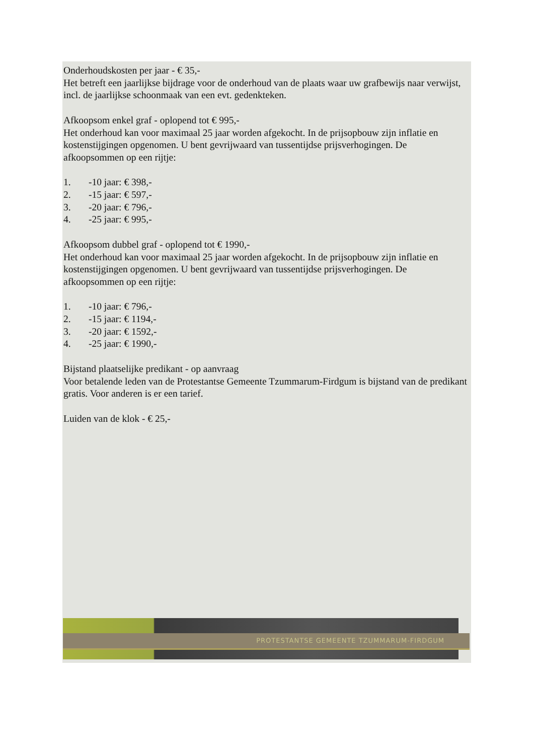Onderhoudskosten per jaar - € 35,-
Het betreft een jaarlijkse bijdrage voor de onderhoud van de plaats waar uw grafbewijs naar verwijst, incl. de jaarlijkse schoonmaak van een evt. gedenkteken.
Afkoopsom enkel graf - oplopend tot € 995,-
Het onderhoud kan voor maximaal 25 jaar worden afgekocht. In de prijsopbouw zijn inflatie en kostenstijgingen opgenomen. U bent gevrijwaard van tussentijdse prijsverhogingen. De afkoopsommen op een rijtje:
1. -10 jaar: € 398,-
2. -15 jaar: € 597,-
3. -20 jaar: € 796,-
4. -25 jaar: € 995,-
Afkoopsom dubbel graf - oplopend tot € 1990,-
Het onderhoud kan voor maximaal 25 jaar worden afgekocht. In de prijsopbouw zijn inflatie en kostenstijgingen opgenomen. U bent gevrijwaard van tussentijdse prijsverhogingen. De afkoopsommen op een rijtje:
1. -10 jaar: € 796,-
2. -15 jaar: € 1194,-
3. -20 jaar: € 1592,-
4. -25 jaar: € 1990,-
Bijstand plaatselijke predikant - op aanvraag
Voor betalende leden van de Protestantse Gemeente Tzummarum-Firdgum is bijstand van de predikant gratis. Voor anderen is er een tarief.
Luiden van de klok - € 25,-
PROTESTANTSE GEMEENTE TZUMMARUM-FIRDGUM